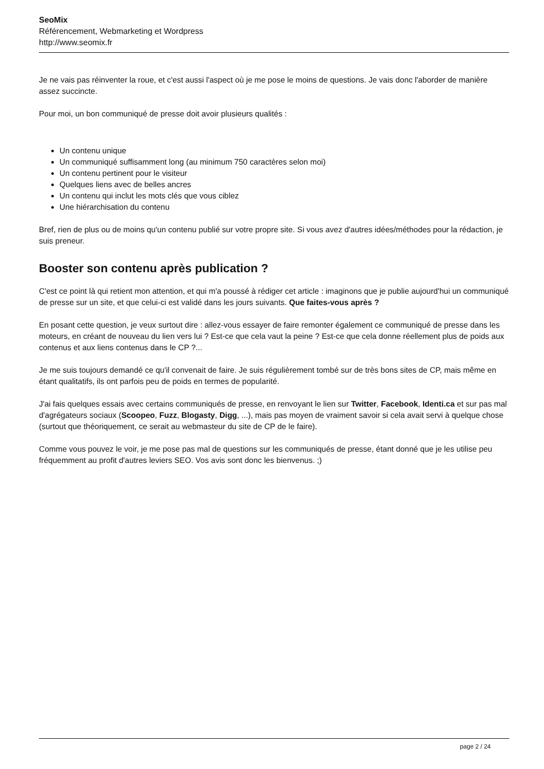SeoMix
Référencement, Webmarketing et Wordpress
http://www.seomix.fr
Je ne vais pas réinventer la roue, et c'est aussi l'aspect où je me pose le moins de questions. Je vais donc l'aborder de manière assez succincte.
Pour moi, un bon communiqué de presse doit avoir plusieurs qualités :
Un contenu unique
Un communiqué suffisamment long (au minimum 750 caractères selon moi)
Un contenu pertinent pour le visiteur
Quelques liens avec de belles ancres
Un contenu qui inclut les mots clés que vous ciblez
Une hiérarchisation du contenu
Bref, rien de plus ou de moins qu'un contenu publié sur votre propre site. Si vous avez d'autres idées/méthodes pour la rédaction, je suis preneur.
Booster son contenu après publication ?
C'est ce point là qui retient mon attention, et qui m'a poussé à rédiger cet article : imaginons que je publie aujourd'hui un communiqué de presse sur un site, et que celui-ci est validé dans les jours suivants. Que faites-vous après ?
En posant cette question, je veux surtout dire : allez-vous essayer de faire remonter également ce communiqué de presse dans les moteurs, en créant de nouveau du lien vers lui ? Est-ce que cela vaut la peine ? Est-ce que cela donne réellement plus de poids aux contenus et aux liens contenus dans le CP ?...
Je me suis toujours demandé ce qu'il convenait de faire. Je suis régulièrement tombé sur de très bons sites de CP, mais même en étant qualitatifs, ils ont parfois peu de poids en termes de popularité.
J'ai fais quelques essais avec certains communiqués de presse, en renvoyant le lien sur Twitter, Facebook, Identi.ca et sur pas mal d'agrégateurs sociaux (Scoopeo, Fuzz, Blogasty, Digg, ...), mais pas moyen de vraiment savoir si cela avait servi à quelque chose (surtout que théoriquement, ce serait au webmasteur du site de CP de le faire).
Comme vous pouvez le voir, je me pose pas mal de questions sur les communiqués de presse, étant donné que je les utilise peu fréquemment au profit d'autres leviers SEO. Vos avis sont donc les bienvenus. ;)
page 2 / 24